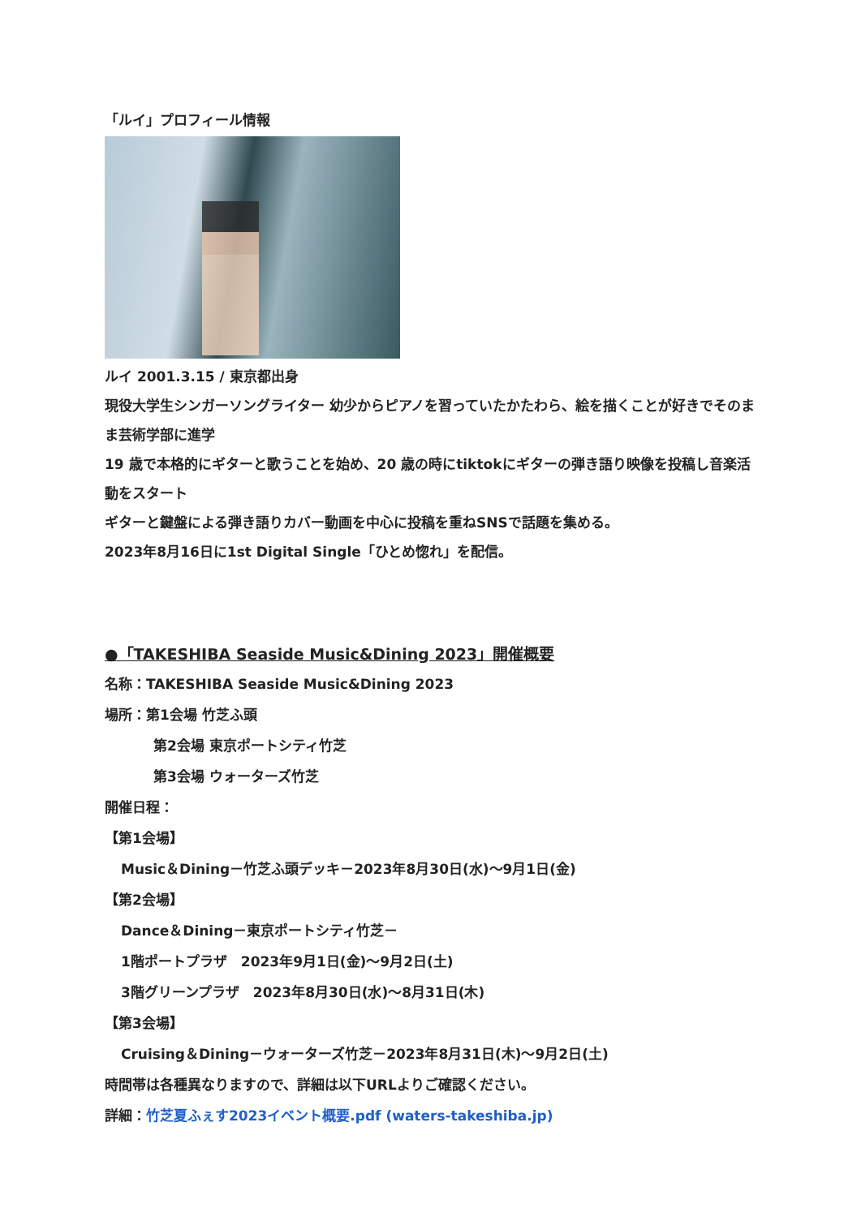「ルイ」プロフィール情報
ルイ 2001.3.15 / 東京都出身
現役大学生シンガーソングライター 幼少からピアノを習っていたかたわら、絵を描くことが好きでそのまま芸術学部に進学
19 歳で本格的にギターと歌うことを始め、20 歳の時にtiktokにギターの弾き語り映像を投稿し音楽活動をスタート
ギターと鍵盤による弾き語りカバー動画を中心に投稿を重ねSNSで話題を集める。
2023年8月16日に1st Digital Single「ひとめ惚れ」を配信。
●「TAKESHIBA Seaside Music&Dining 2023」開催概要
名称：TAKESHIBA Seaside Music&Dining 2023
場所：第1会場 竹芝ふ頭
第2会場 東京ポートシティ竹芝
第3会場 ウォーターズ竹芝
開催日程：
【第1会場】
Music＆Dining－竹芝ふ頭デッキ－2023年8月30日(水)～9月1日(金)
【第2会場】
Dance＆Dining－東京ポートシティ竹芝－
1階ポートプラザ　2023年9月1日(金)～9月2日(土)
3階グリーンプラザ　2023年8月30日(水)～8月31日(木)
【第3会場】
Cruising＆Dining－ウォーターズ竹芝－2023年8月31日(木)～9月2日(土)
時間帯は各種異なりますので、詳細は以下URLよりご確認ください。
詳細：竹芝夏ふぇす2023イベント概要.pdf (waters-takeshiba.jp)